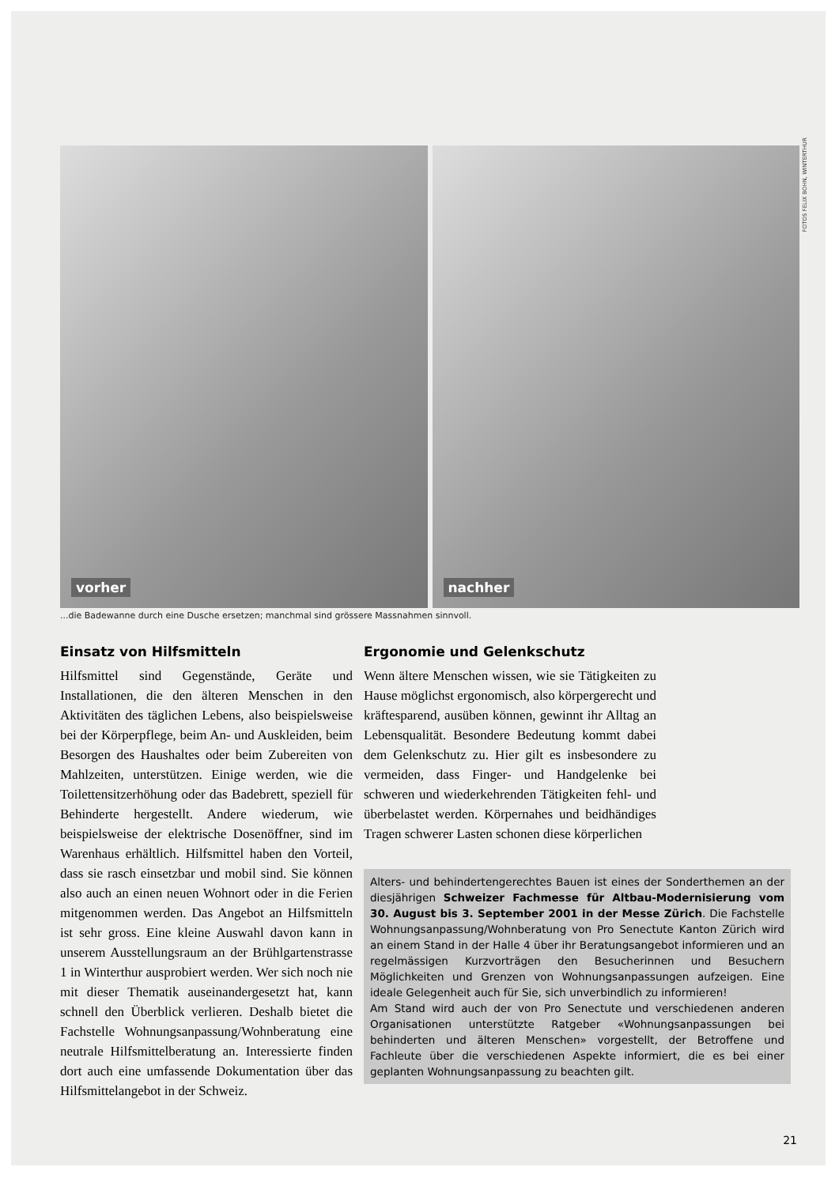vorher
nachher
FOTOS FELIX BOHN, WINTERTHUR
...die Badewanne durch eine Dusche ersetzen; manchmal sind grössere Massnahmen sinnvoll.
Einsatz von Hilfsmitteln
Hilfsmittel sind Gegenstände, Geräte und Installationen, die den älteren Menschen in den Aktivitäten des täglichen Lebens, also beispielsweise bei der Körperpflege, beim An- und Auskleiden, beim Besorgen des Haushaltes oder beim Zubereiten von Mahlzeiten, unterstützen. Einige werden, wie die Toilettensitzerhöhung oder das Badebrett, speziell für Behinderte hergestellt. Andere wiederum, wie beispielsweise der elektrische Dosenöffner, sind im Warenhaus erhältlich. Hilfsmittel haben den Vorteil, dass sie rasch einsetzbar und mobil sind. Sie können also auch an einen neuen Wohnort oder in die Ferien mitgenommen werden. Das Angebot an Hilfsmitteln ist sehr gross. Eine kleine Auswahl davon kann in unserem Ausstellungsraum an der Brühlgartenstrasse 1 in Winterthur ausprobiert werden. Wer sich noch nie mit dieser Thematik auseinandergesetzt hat, kann schnell den Überblick verlieren. Deshalb bietet die Fachstelle Wohnungsanpassung/Wohnberatung eine neutrale Hilfsmittelberatung an. Interessierte finden dort auch eine umfassende Dokumentation über das Hilfsmittelangebot in der Schweiz.
Ergonomie und Gelenkschutz
Wenn ältere Menschen wissen, wie sie Tätigkeiten zu Hause möglichst ergonomisch, also körpergerecht und kräftesparend, ausüben können, gewinnt ihr Alltag an Lebensqualität. Besondere Bedeutung kommt dabei dem Gelenkschutz zu. Hier gilt es insbesondere zu vermeiden, dass Finger- und Handgelenke bei schweren und wiederkehrenden Tätigkeiten fehl- und überbelastet werden. Körpernahes und beidhändiges Tragen schwerer Lasten schonen diese körperlichen
Alters- und behindertengerechtes Bauen ist eines der Sonderthemen an der diesjährigen Schweizer Fachmesse für Altbau-Modernisierung vom 30. August bis 3. September 2001 in der Messe Zürich. Die Fachstelle Wohnungsanpassung/Wohnberatung von Pro Senectute Kanton Zürich wird an einem Stand in der Halle 4 über ihr Beratungsangebot informieren und an regelmässigen Kurzvorträgen den Besucherinnen und Besuchern Möglichkeiten und Grenzen von Wohnungsanpassungen aufzeigen. Eine ideale Gelegenheit auch für Sie, sich unverbindlich zu informieren!
Am Stand wird auch der von Pro Senectute und verschiedenen anderen Organisationen unterstützte Ratgeber «Wohnungsanpassungen bei behinderten und älteren Menschen» vorgestellt, der Betroffene und Fachleute über die verschiedenen Aspekte informiert, die es bei einer geplanten Wohnungsanpassung zu beachten gilt.
21